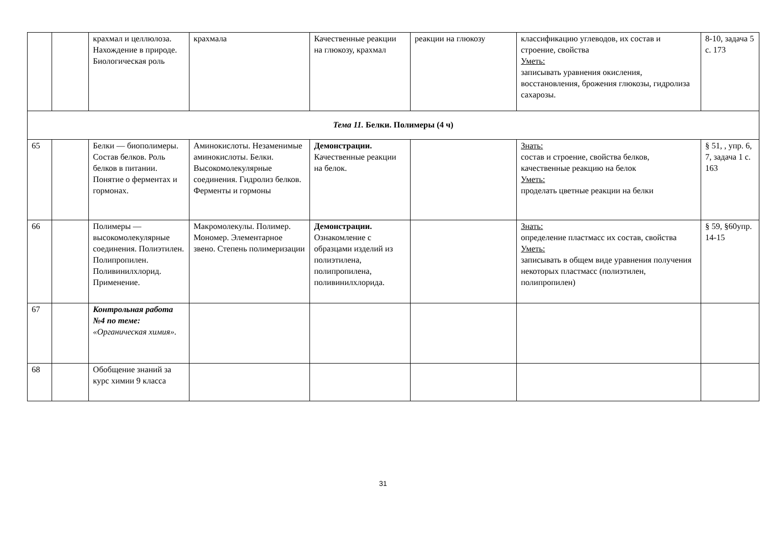| | | крахмал и целлюлоза. Нахождение в природе. Биологическая роль | крахмала | Качественные реакции на глюкозу, крахмал | реакции на глюкозу | классификацию углеводов, их состав и строение, свойства Уметь: записывать уравнения окисления, восстановления, брожения глюкозы, гидролиза сахарозы. | 8-10, задача 5 с. 173 |
| Тема 11. Белки. Полимеры (4 ч) | | | | | | | |
| 65 | | Белки — биополимеры. Состав белков. Роль белков в питании. Понятие о ферментах и гормонах. | Аминокислоты. Незаменимые аминокислоты. Белки. Высокомолекулярные соединения. Гидролиз белков. Ферменты и гормоны | Демонстрации. Качественные реакции на белок. | | Знать: состав и строение, свойства белков, качественные реакцию на белок Уметь: проделать цветные реакции на белки | § 51, , упр. 6, 7, задача 1 с. 163 |
| 66 | | Полимеры — высокомолекулярные соединения. Полиэтилен. Полипропилен. Поливинилхлорид. Применение. | Макромолекулы. Полимер. Мономер. Элементарное звено. Степень полимеризации | Демонстрации. Ознакомление с образцами изделий из полиэтилена, полипропилена, поливинилхлорида. | | Знать: определение пластмасс их состав, свойства Уметь: записывать в общем виде уравнения получения некоторых пластмасс (полиэтилен, полипропилен) | § 59, §60упр. 14-15 |
| 67 | | Контрольная работа №4 по теме: «Органическая химия». | | | | | |
| 68 | | Обобщение знаний за курс химии 9 класса | | | | | |
31